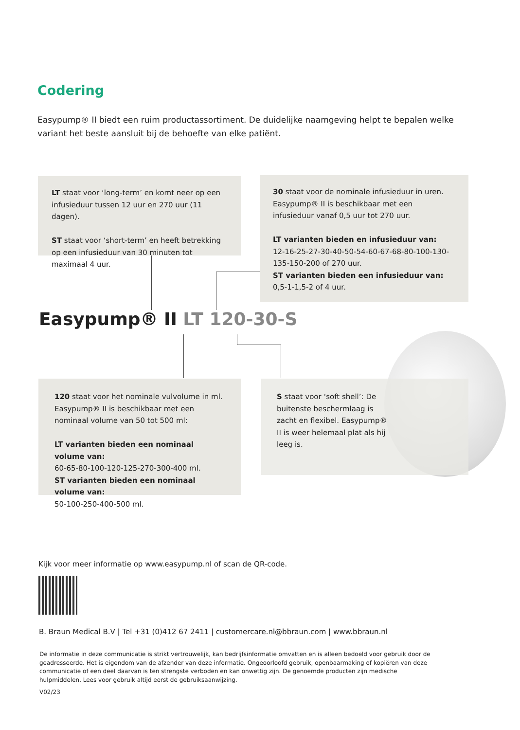Codering
Easypump® II biedt een ruim productassortiment. De duidelijke naamgeving helpt te bepalen welke variant het beste aansluit bij de behoefte van elke patiënt.
LT staat voor ‘long-term’ en komt neer op een infusieduur tussen 12 uur en 270 uur (11 dagen).
ST staat voor ‘short-term’ en heeft betrekking op een infusieduur van 30 minuten tot maximaal 4 uur.
30 staat voor de nominale infusieduur in uren. Easypump® II is beschikbaar met een infusieduur vanaf 0,5 uur tot 270 uur.
LT varianten bieden en infusieduur van:
12-16-25-27-30-40-50-54-60-67-68-80-100-130-135-150-200 of 270 uur.
ST varianten bieden een infusieduur van:
0,5-1-1,5-2 of 4 uur.
Easypump® II LT 120-30-S
120 staat voor het nominale vulvolume in ml. Easypump® II is beschikbaar met een nominaal volume van 50 tot 500 ml:
LT varianten bieden een nominaal volume van:
60-65-80-100-120-125-270-300-400 ml.
ST varianten bieden een nominaal volume van:
50-100-250-400-500 ml.
S staat voor ‘soft shell’: De buitenste beschermlaag is zacht en flexibel. Easypump® II is weer helemaal plat als hij leeg is.
Kijk voor meer informatie op www.easypump.nl of scan de QR-code.
B. Braun Medical B.V | Tel +31 (0)412 67 2411 | customercare.nl@bbraun.com | www.bbraun.nl
De informatie in deze communicatie is strikt vertrouwelijk, kan bedrijfsinformatie omvatten en is alleen bedoeld voor gebruik door de geadresseerde. Het is eigendom van de afzender van deze informatie. Ongeoorloofd gebruik, openbaarmaking of kopiëren van deze communicatie of een deel daarvan is ten strengste verboden en kan onwettig zijn. De genoemde producten zijn medische hulpmiddelen. Lees voor gebruik altijd eerst de gebruiksaanwijzing.
V02/23